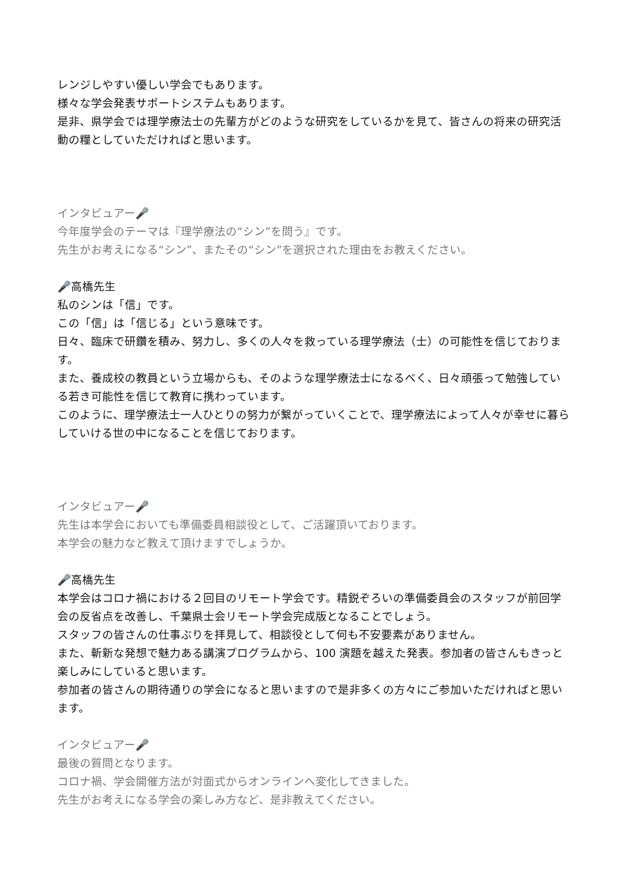レンジしやすい優しい学会でもあります。
様々な学会発表サポートシステムもあります。
是非、県学会では理学療法士の先輩方がどのような研究をしているかを見て、皆さんの将来の研究活動の糧としていただければと思います。
インタビュアー🎤
今年度学会のテーマは『理学療法の“シン”を問う』です。
先生がお考えになる“シン”、またその“シン”を選択された理由をお教えください。
🎤高橋先生
私のシンは「信」です。
この「信」は「信じる」という意味です。
日々、臨床で研鑽を積み、努力し、多くの人々を救っている理学療法（士）の可能性を信じております。
また、養成校の教員という立場からも、そのような理学療法士になるべく、日々頑張って勉強している若き可能性を信じて教育に携わっています。
このように、理学療法士一人ひとりの努力が繋がっていくことで、理学療法によって人々が幸せに暮らしていける世の中になることを信じております。
インタビュアー🎤
先生は本学会においても準備委員相談役として、ご活躍頂いております。
本学会の魅力など教えて頂けますでしょうか。
🎤高橋先生
本学会はコロナ禍における２回目のリモート学会です。精鋭ぞろいの準備委員会のスタッフが前回学会の反省点を改善し、千葉県士会リモート学会完成版となることでしょう。
スタッフの皆さんの仕事ぶりを拝見して、相談役として何も不安要素がありません。
また、斬新な発想で魅力ある講演プログラムから、100 演題を越えた発表。参加者の皆さんもきっと楽しみにしていると思います。
参加者の皆さんの期待通りの学会になると思いますので是非多くの方々にご参加いただければと思います。
インタビュアー🎤
最後の質問となります。
コロナ禍、学会開催方法が対面式からオンラインへ変化してきました。
先生がお考えになる学会の楽しみ方など、是非教えてください。